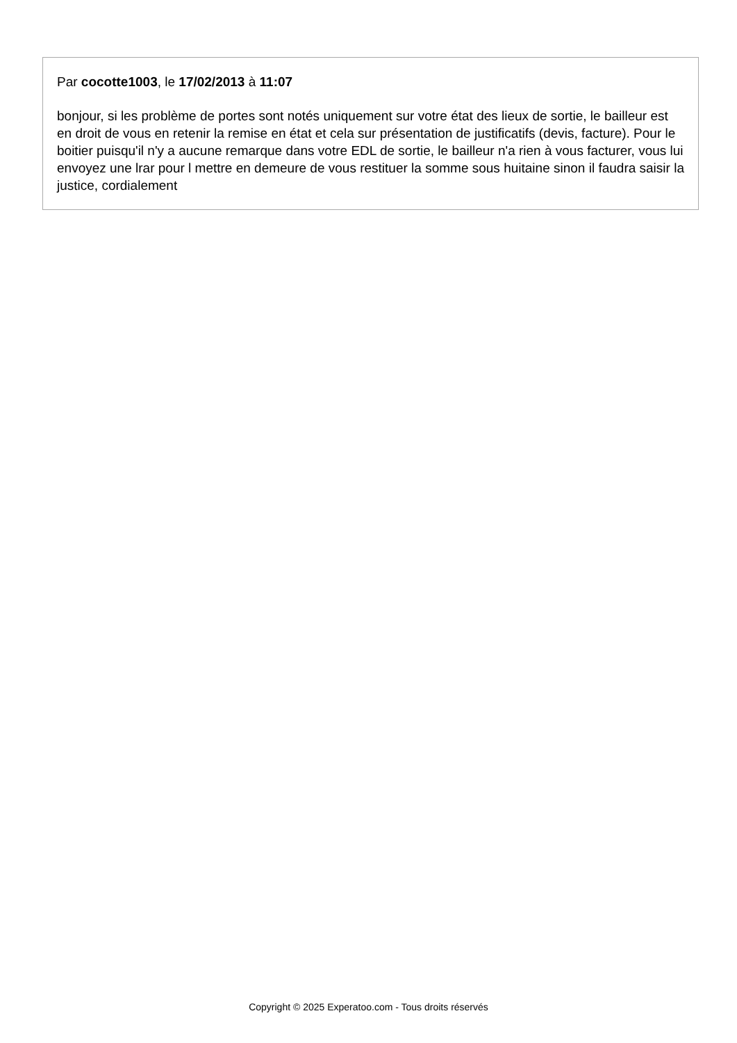Par cocotte1003, le 17/02/2013 à 11:07
bonjour, si les problème de portes sont notés uniquement sur votre état des lieux de sortie, le bailleur est en droit de vous en retenir la remise en état et cela sur présentation de justificatifs (devis, facture). Pour le boitier puisqu'il n'y a aucune remarque dans votre EDL de sortie, le bailleur n'a rien à vous facturer, vous lui envoyez une lrar pour l mettre en demeure de vous restituer la somme sous huitaine sinon il faudra saisir la justice, cordialement
Copyright © 2025 Experatoo.com - Tous droits réservés